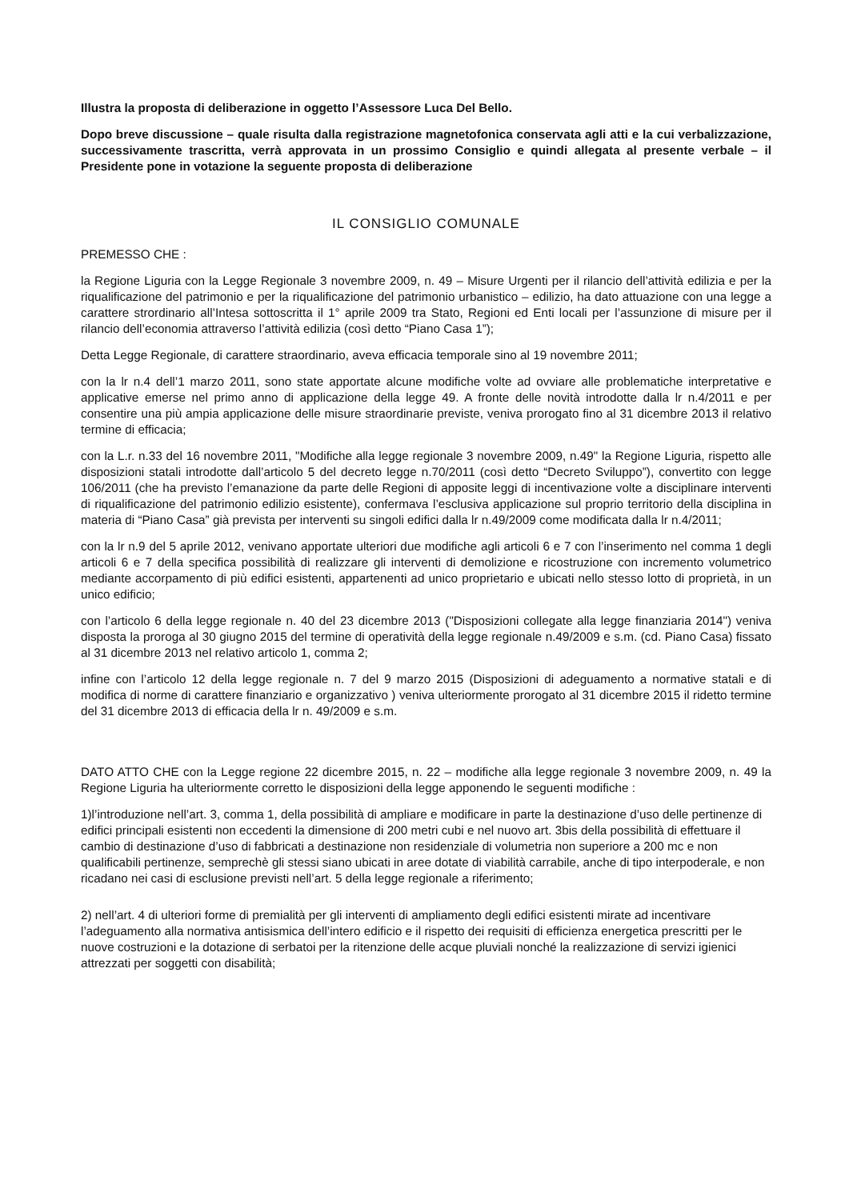Illustra la proposta di deliberazione in oggetto l’Assessore Luca Del Bello.
Dopo breve discussione – quale risulta dalla registrazione magnetofonica conservata agli atti e la cui verbalizzazione, successivamente trascritta, verrà approvata in un prossimo Consiglio e quindi allegata al presente verbale – il Presidente pone in votazione la seguente proposta di deliberazione
IL CONSIGLIO COMUNALE
PREMESSO CHE :
la Regione Liguria con la Legge Regionale 3 novembre 2009, n. 49 – Misure Urgenti per il rilancio dell’attività edilizia e per la riqualificazione del patrimonio e per la riqualificazione del patrimonio urbanistico – edilizio, ha dato attuazione con una legge a carattere strordinario all’Intesa sottoscritta il 1° aprile 2009 tra Stato, Regioni ed Enti locali per l’assunzione di misure per il rilancio dell’economia attraverso l’attività edilizia (così detto “Piano Casa 1”);
Detta Legge Regionale, di carattere straordinario, aveva efficacia temporale sino al 19 novembre 2011;
con la lr n.4 dell’1 marzo 2011, sono state apportate alcune modifiche volte ad ovviare alle problematiche interpretative e applicative emerse nel primo anno di applicazione della legge 49. A fronte delle novità introdotte dalla lr n.4/2011 e per consentire una più ampia applicazione delle misure straordinarie previste, veniva prorogato fino al 31 dicembre 2013 il relativo termine di efficacia;
con la L.r. n.33 del 16 novembre 2011, "Modifiche alla legge regionale 3 novembre 2009, n.49" la Regione Liguria, rispetto alle disposizioni statali introdotte dall’articolo 5 del decreto legge n.70/2011 (così detto “Decreto Sviluppo”), convertito con legge 106/2011 (che ha previsto l’emanazione da parte delle Regioni di apposite leggi di incentivazione volte a disciplinare interventi di riqualificazione del patrimonio edilizio esistente), confermava l’esclusiva applicazione sul proprio territorio della disciplina in materia di “Piano Casa” già prevista per interventi su singoli edifici dalla lr n.49/2009 come modificata dalla lr n.4/2011;
con la lr n.9 del 5 aprile 2012, venivano apportate ulteriori due modifiche agli articoli 6 e 7 con l’inserimento nel comma 1 degli articoli 6 e 7 della specifica possibilità di realizzare gli interventi di demolizione e ricostruzione con incremento volumetrico mediante accorpamento di più edifici esistenti, appartenenti ad unico proprietario e ubicati nello stesso lotto di proprietà, in un unico edificio;
con l’articolo 6 della legge regionale n. 40 del 23 dicembre 2013 ("Disposizioni collegate alla legge finanziaria 2014") veniva disposta la proroga al 30 giugno 2015 del termine di operatività della legge regionale n.49/2009 e s.m. (cd. Piano Casa) fissato al 31 dicembre 2013 nel relativo articolo 1, comma 2;
infine con l’articolo 12 della legge regionale n. 7 del 9 marzo 2015 (Disposizioni di adeguamento a normative statali e di modifica di norme di carattere finanziario e organizzativo ) veniva ulteriormente prorogato al 31 dicembre 2015 il ridetto termine del 31 dicembre 2013 di efficacia della lr n. 49/2009 e s.m.
DATO ATTO CHE con la Legge regione 22 dicembre 2015, n. 22 – modifiche alla legge regionale 3 novembre 2009, n. 49 la Regione Liguria ha ulteriormente corretto le disposizioni della legge apponendo le seguenti modifiche :
1)l’introduzione nell’art. 3, comma 1, della possibilità di ampliare e modificare in parte la destinazione d’uso delle pertinenze di edifici principali esistenti non eccedenti la dimensione di 200 metri cubi e nel nuovo art. 3bis della possibilità di effettuare il cambio di destinazione d’uso di fabbricati a destinazione non residenziale di volumetria non superiore a 200 mc e non qualificabili pertinenze, semprechè gli stessi siano ubicati in aree dotate di viabilità carrabile, anche di tipo interpoderale, e non ricadano nei casi di esclusione previsti nell’art. 5 della legge regionale a riferimento;
2) nell’art. 4 di ulteriori forme di premialità per gli interventi di ampliamento degli edifici esistenti mirate ad incentivare l’adeguamento alla normativa antisismica dell’intero edificio e il rispetto dei requisiti di efficienza energetica prescritti per le nuove costruzioni e la dotazione di serbatoi per la ritenzione delle acque pluviali nonché la realizzazione di servizi igienici attrezzati per soggetti con disabilità;